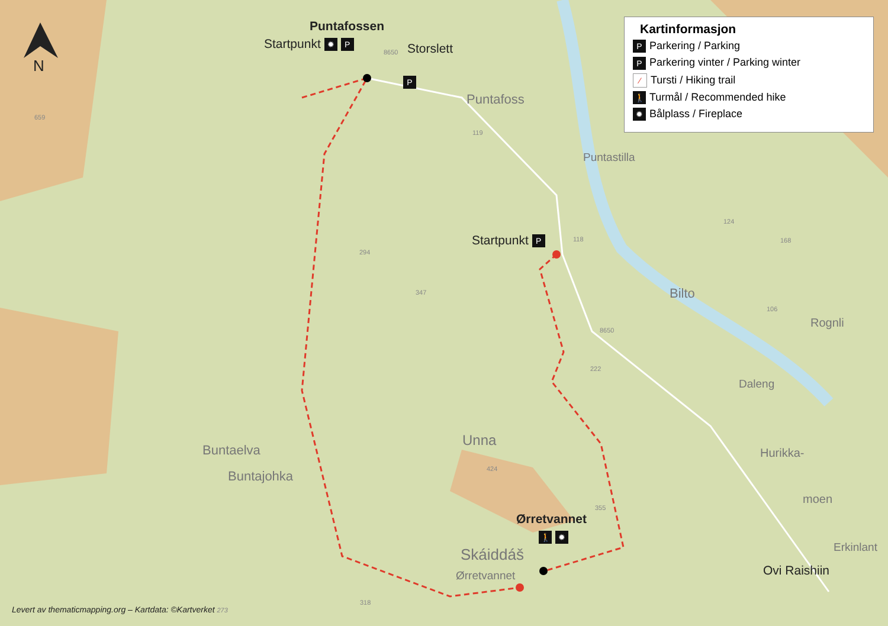N
Puntafossen
Startpunkt ✹ P
8650 Storslett
P
Puntafoss
659
119
Puntastilla
Startpunkt P 118
294
124
168
347 Bilto
106
Rognli
8650
222
Daleng
Unna
Buntaelva Hurikka-
424
Buntajohka
moen
355
Ørretvannet
🚶 ✹
Erkinlant
Skáiddáš
Ovi Raishiin
Ørretvannet
318
Levert av thematicmapping.org – Kartdata: ©Kartverket 273
Kartinformasjon
P Parkering / Parking
P Parkering vinter / Parking winter
⁄ Tursti / Hiking trail
🚶 Turmål / Recommended hike
✹ Bålplass / Fireplace